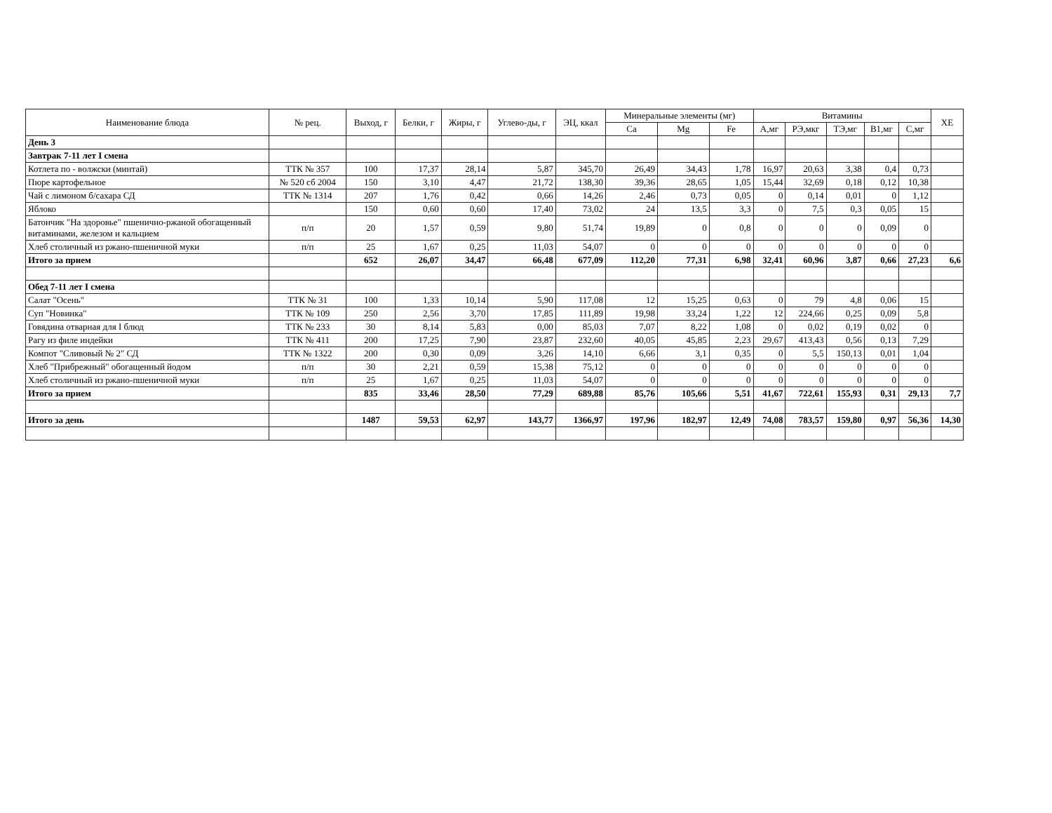| Наименование блюда | № рец. | Выход, г | Белки, г | Жиры, г | Углево-ды, г | ЭЦ, ккал | Минеральные элементы (мг) | | | Витамины | | | | | ХЕ |
| --- | --- | --- | --- | --- | --- | --- | --- | --- | --- | --- | --- | --- | --- | --- | --- |
| | | | | | | | Ca | Mg | Fe | А,мг | РЭ,мкг | ТЭ,мг | В1,мг | С,мг | |
| День 3 | | | | | | | | | | | | | | | |
| Завтрак 7-11 лет I смена | | | | | | | | | | | | | | | |
| Котлета по - волжски (минтай) | ТТК № 357 | 100 | 17,37 | 28,14 | 5,87 | 345,70 | 26,49 | 34,43 | 1,78 | 16,97 | 20,63 | 3,38 | 0,4 | 0,73 | |
| Пюре картофельное | № 520 сб 2004 | 150 | 3,10 | 4,47 | 21,72 | 138,30 | 39,36 | 28,65 | 1,05 | 15,44 | 32,69 | 0,18 | 0,12 | 10,38 | |
| Чай с лимоном б/сахара СД | ТТК № 1314 | 207 | 1,76 | 0,42 | 0,66 | 14,26 | 2,46 | 0,73 | 0,05 | 0 | 0,14 | 0,01 | 0 | 1,12 | |
| Яблоко | | 150 | 0,60 | 0,60 | 17,40 | 73,02 | 24 | 13,5 | 3,3 | 0 | 7,5 | 0,3 | 0,05 | 15 | |
| Батончик "На здоровье" пшенично-ржаной обогащенный витаминами, железом и кальцием | п/п | 20 | 1,57 | 0,59 | 9,80 | 51,74 | 19,89 | 0 | 0,8 | 0 | 0 | 0 | 0,09 | 0 | |
| Хлеб столичный из ржано-пшеничной муки | п/п | 25 | 1,67 | 0,25 | 11,03 | 54,07 | 0 | 0 | 0 | 0 | 0 | 0 | 0 | 0 | |
| Итого за прием | | 652 | 26,07 | 34,47 | 66,48 | 677,09 | 112,20 | 77,31 | 6,98 | 32,41 | 60,96 | 3,87 | 0,66 | 27,23 | 6,6 |
| Обед 7-11 лет I смена | | | | | | | | | | | | | | | |
| Салат "Осень" | ТТК № 31 | 100 | 1,33 | 10,14 | 5,90 | 117,08 | 12 | 15,25 | 0,63 | 0 | 79 | 4,8 | 0,06 | 15 | |
| Суп "Новинка" | ТТК № 109 | 250 | 2,56 | 3,70 | 17,85 | 111,89 | 19,98 | 33,24 | 1,22 | 12 | 224,66 | 0,25 | 0,09 | 5,8 | |
| Говядина отварная для I блюд | ТТК № 233 | 30 | 8,14 | 5,83 | 0,00 | 85,03 | 7,07 | 8,22 | 1,08 | 0 | 0,02 | 0,19 | 0,02 | 0 | |
| Рагу из филе индейки | ТТК № 411 | 200 | 17,25 | 7,90 | 23,87 | 232,60 | 40,05 | 45,85 | 2,23 | 29,67 | 413,43 | 0,56 | 0,13 | 7,29 | |
| Компот "Сливовый № 2" СД | ТТК № 1322 | 200 | 0,30 | 0,09 | 3,26 | 14,10 | 6,66 | 3,1 | 0,35 | 0 | 5,5 | 150,13 | 0,01 | 1,04 | |
| Хлеб "Прибрежный" обогащенный йодом | п/п | 30 | 2,21 | 0,59 | 15,38 | 75,12 | 0 | 0 | 0 | 0 | 0 | 0 | 0 | 0 | |
| Хлеб столичный из ржано-пшеничной муки | п/п | 25 | 1,67 | 0,25 | 11,03 | 54,07 | 0 | 0 | 0 | 0 | 0 | 0 | 0 | 0 | |
| Итого за прием | | 835 | 33,46 | 28,50 | 77,29 | 689,88 | 85,76 | 105,66 | 5,51 | 41,67 | 722,61 | 155,93 | 0,31 | 29,13 | 7,7 |
| Итого за день | | 1487 | 59,53 | 62,97 | 143,77 | 1366,97 | 197,96 | 182,97 | 12,49 | 74,08 | 783,57 | 159,80 | 0,97 | 56,36 | 14,30 |